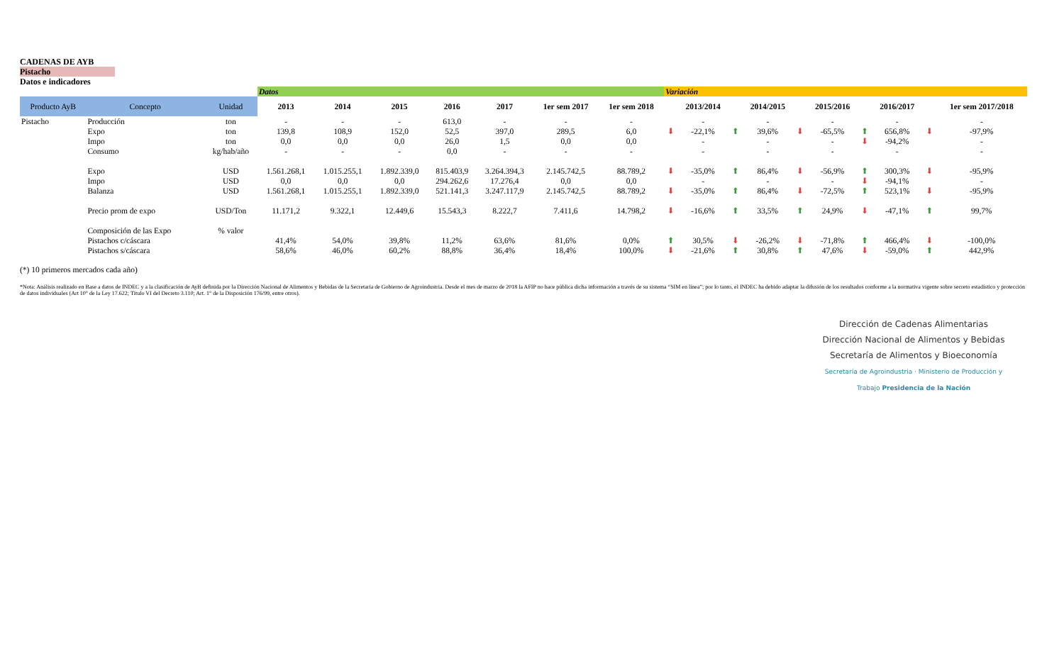CADENAS DE AYB
Pistacho
Datos e indicadores
| | | | Datos | | | | | | | Variación | | | | | | | | | |
| Producto AyB | Concepto | Unidad | 2013 | 2014 | 2015 | 2016 | 2017 | 1er sem 2017 | 1er sem 2018 | | 2013/2014 | | 2014/2015 | | 2015/2016 | | 2016/2017 | | 1er sem 2017/2018 |
| Pistacho | Producción | ton | - | - | - | 613,0 | - | - | - | | - | | - | | - | | - | | - |
| | Expo | ton | 139,8 | 108,9 | 152,0 | 52,5 | 397,0 | 289,5 | 6,0 | ⬇ | -22,1% | ⬆ | 39,6% | ⬇ | -65,5% | ⬆ | 656,8% | ⬇ | -97,9% |
| | Impo | ton | 0,0 | 0,0 | 0,0 | 26,0 | 1,5 | 0,0 | 0,0 | | - | | - | | - | ⬇ | -94,2% | | - |
| | Consumo | kg/hab/año | - | - | - | 0,0 | - | - | - | | - | | - | | - | | - | | - |
| | Expo | USD | 1.561.268,1 | 1.015.255,1 | 1.892.339,0 | 815.403,9 | 3.264.394,3 | 2.145.742,5 | 88.789,2 | ⬇ | -35,0% | ⬆ | 86,4% | ⬇ | -56,9% | ⬆ | 300,3% | ⬇ | -95,9% |
| | Impo | USD | 0,0 | 0,0 | 0,0 | 294.262,6 | 17.276,4 | 0,0 | 0,0 | | - | | - | | - | ⬇ | -94,1% | | - |
| | Balanza | USD | 1.561.268,1 | 1.015.255,1 | 1.892.339,0 | 521.141,3 | 3.247.117,9 | 2.145.742,5 | 88.789,2 | ⬇ | -35,0% | ⬆ | 86,4% | ⬇ | -72,5% | ⬆ | 523,1% | ⬇ | -95,9% |
| | Precio prom de expo | USD/Ton | 11.171,2 | 9.322,1 | 12.449,6 | 15.543,3 | 8.222,7 | 7.411,6 | 14.798,2 | ⬇ | -16,6% | ⬆ | 33,5% | ⬆ | 24,9% | ⬇ | -47,1% | ⬆ | 99,7% |
| | Composición de las Expo | % valor | | | | | | | | | | | | | | | | | |
| | Pistachos c/cáscara | | 41,4% | 54,0% | 39,8% | 11,2% | 63,6% | 81,6% | 0,0% | ⬆ | 30,5% | ⬇ | -26,2% | ⬇ | -71,8% | ⬆ | 466,4% | ⬇ | -100,0% |
| | Pistachos s/cáscara | | 58,6% | 46,0% | 60,2% | 88,8% | 36,4% | 18,4% | 100,0% | ⬇ | -21,6% | ⬆ | 30,8% | ⬆ | 47,6% | ⬇ | -59,0% | ⬆ | 442,9% |
(*) 10 primeros mercados cada año)
*Nota: Análisis realizado en Base a datos de INDEC y a la clasificación de AyB definida por la Dirección Nacional de Alimentos y Bebidas de la Secretaría de Gobierno de Agroindustria. Desde el mes de marzo de 2018 la AFIP no hace pública dicha información a través de su sistema “SIM en línea”; por lo tanto, el INDEC ha debido adaptar la difusión de los resultados conforme a la normativa vigente sobre secreto estadístico y protección de datos individuales (Art 10° de la Ley 17.622; Título VI del Decreto 3.110; Art. 1° de la Disposición 176/99, entre otros).
Dirección de Cadenas Alimentarias
Dirección Nacional de Alimentos y Bebidas
Secretaría de Alimentos y Bioeconomía
Secretaría de Agroindustria · Ministerio de Producción y Trabajo Presidencia de la Nación